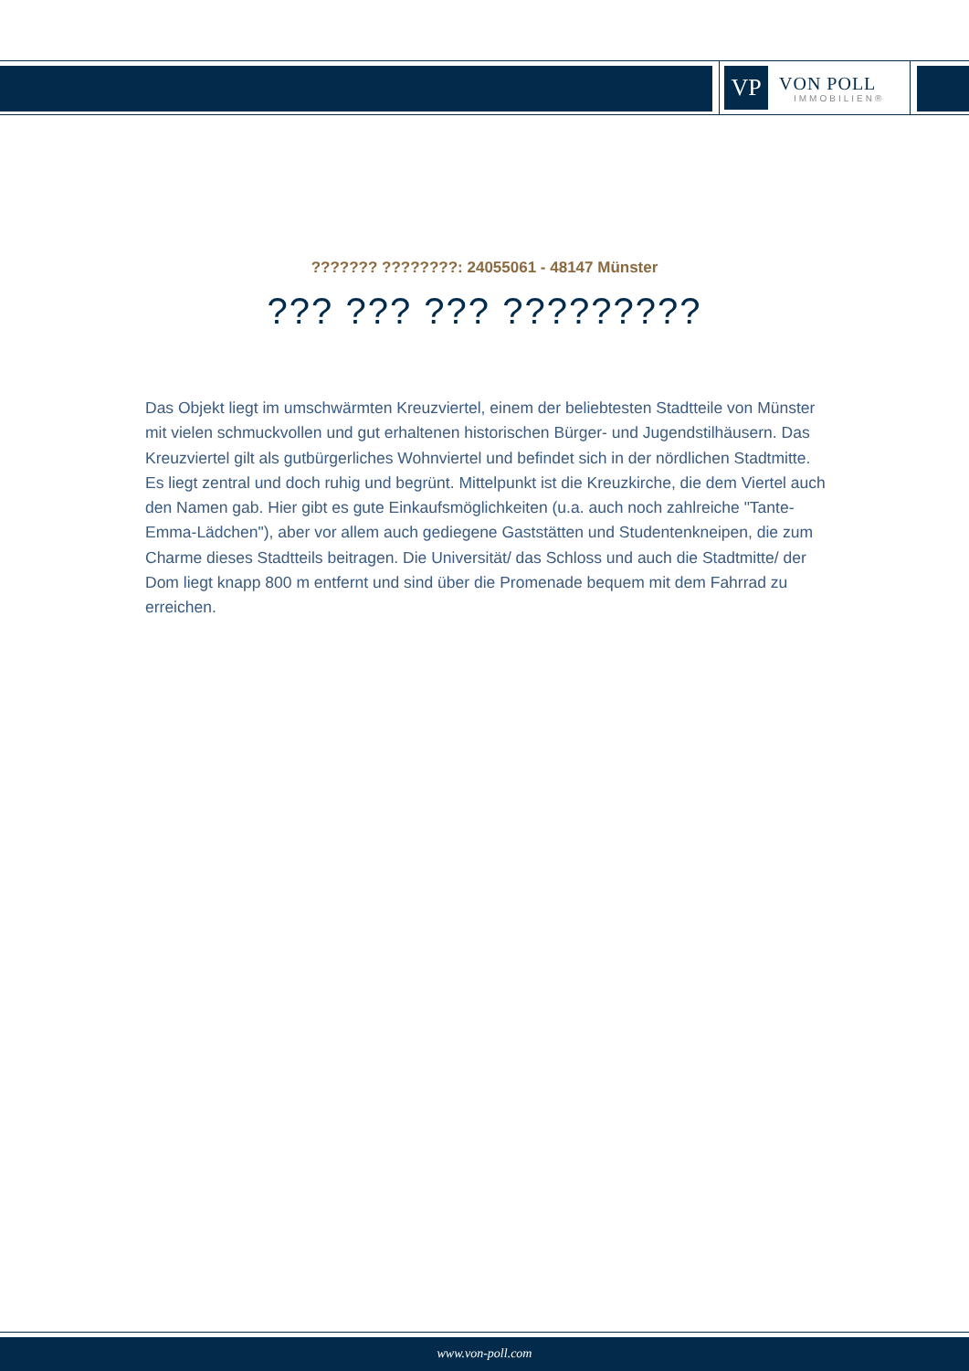VP
VON POLL
IMMOBILIEN®
??????? ????????: 24055061 - 48147 Münster
??? ??? ??? ?????????
Das Objekt liegt im umschwärmten Kreuzviertel, einem der beliebtesten Stadtteile von Münster mit vielen schmuckvollen und gut erhaltenen historischen Bürger- und Jugendstilhäusern. Das Kreuzviertel gilt als gutbürgerliches Wohnviertel und befindet sich in der nördlichen Stadtmitte. Es liegt zentral und doch ruhig und begrünt. Mittelpunkt ist die Kreuzkirche, die dem Viertel auch den Namen gab. Hier gibt es gute Einkaufsmöglichkeiten (u.a. auch noch zahlreiche "Tante-Emma-Lädchen"), aber vor allem auch gediegene Gaststätten und Studentenkneipen, die zum Charme dieses Stadtteils beitragen. Die Universität/ das Schloss und auch die Stadtmitte/ der Dom liegt knapp 800 m entfernt und sind über die Promenade bequem mit dem Fahrrad zu erreichen.
www.von-poll.com